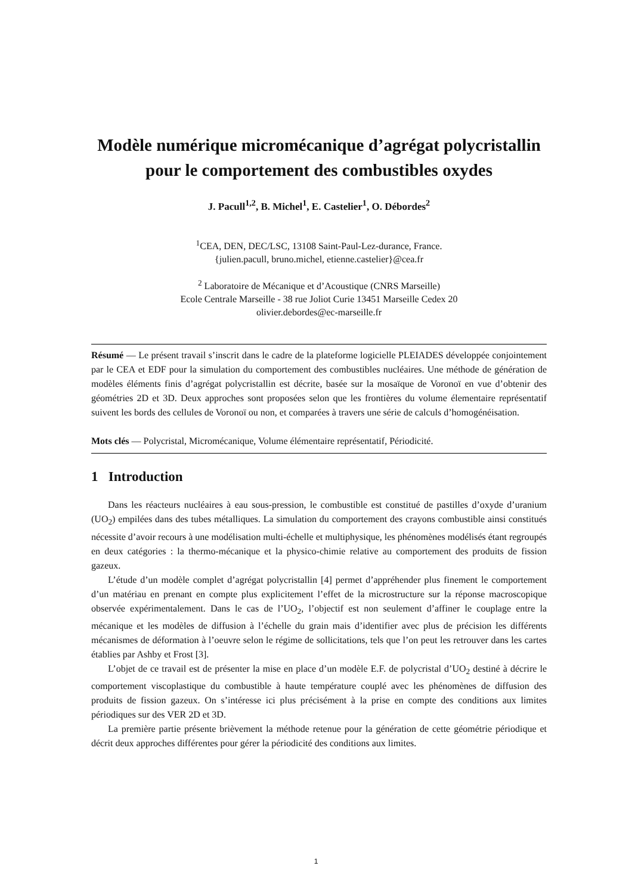Modèle numérique micromécanique d’agrégat polycristallin pour le comportement des combustibles oxydes
J. Pacull<sup>1,2</sup>, B. Michel<sup>1</sup>, E. Castelier<sup>1</sup>, O. Débordes<sup>2</sup>
<sup>1</sup> CEA, DEN, DEC/LSC, 13108 Saint-Paul-Lez-durance, France.
{julien.pacull, bruno.michel, etienne.castelier}@cea.fr
<sup>2</sup> Laboratoire de Mécanique et d’Acoustique (CNRS Marseille)
Ecole Centrale Marseille - 38 rue Joliot Curie 13451 Marseille Cedex 20
olivier.debordes@ec-marseille.fr
Résumé — Le présent travail s’inscrit dans le cadre de la plateforme logicielle PLEIADES développée conjointement par le CEA et EDF pour la simulation du comportement des combustibles nucléaires. Une méthode de génération de modèles éléments finis d’agrégat polycristallin est décrite, basée sur la mosaïque de Voronoï en vue d’obtenir des géométries 2D et 3D. Deux approches sont proposées selon que les frontières du volume élementaire représentatif suivent les bords des cellules de Voronoï ou non, et comparées à travers une série de calculs d’homogénéisation.
Mots clés — Polycristal, Micromécanique, Volume élémentaire représentatif, Périodicité.
1 Introduction
Dans les réacteurs nucléaires à eau sous-pression, le combustible est constitué de pastilles d’oxyde d’uranium (UO<sub>2</sub>) empilées dans des tubes métalliques. La simulation du comportement des crayons combustible ainsi constitués nécessite d’avoir recours à une modélisation multi-échelle et multiphysique, les phénomènes modélisés étant regroupés en deux catégories : la thermo-mécanique et la physico-chimie relative au comportement des produits de fission gazeux.
L’étude d’un modèle complet d’agrégat polycristallin [4] permet d’appréhender plus finement le comportement d’un matériau en prenant en compte plus explicitement l’effet de la microstructure sur la réponse macroscopique observée expérimentalement. Dans le cas de l’UO<sub>2</sub>, l’objectif est non seulement d’affiner le couplage entre la mécanique et les modèles de diffusion à l’échelle du grain mais d’identifier avec plus de précision les différents mécanismes de déformation à l’oeuvre selon le régime de sollicitations, tels que l’on peut les retrouver dans les cartes établies par Ashby et Frost [3].
L’objet de ce travail est de présenter la mise en place d’un modèle E.F. de polycristal d’UO<sub>2</sub> destiné à décrire le comportement viscoplastique du combustible à haute température couplé avec les phénomènes de diffusion des produits de fission gazeux. On s’intéresse ici plus précisément à la prise en compte des conditions aux limites périodiques sur des VER 2D et 3D.
La première partie présente brièvement la méthode retenue pour la génération de cette géométrie périodique et décrit deux approches différentes pour gérer la périodicité des conditions aux limites.
1